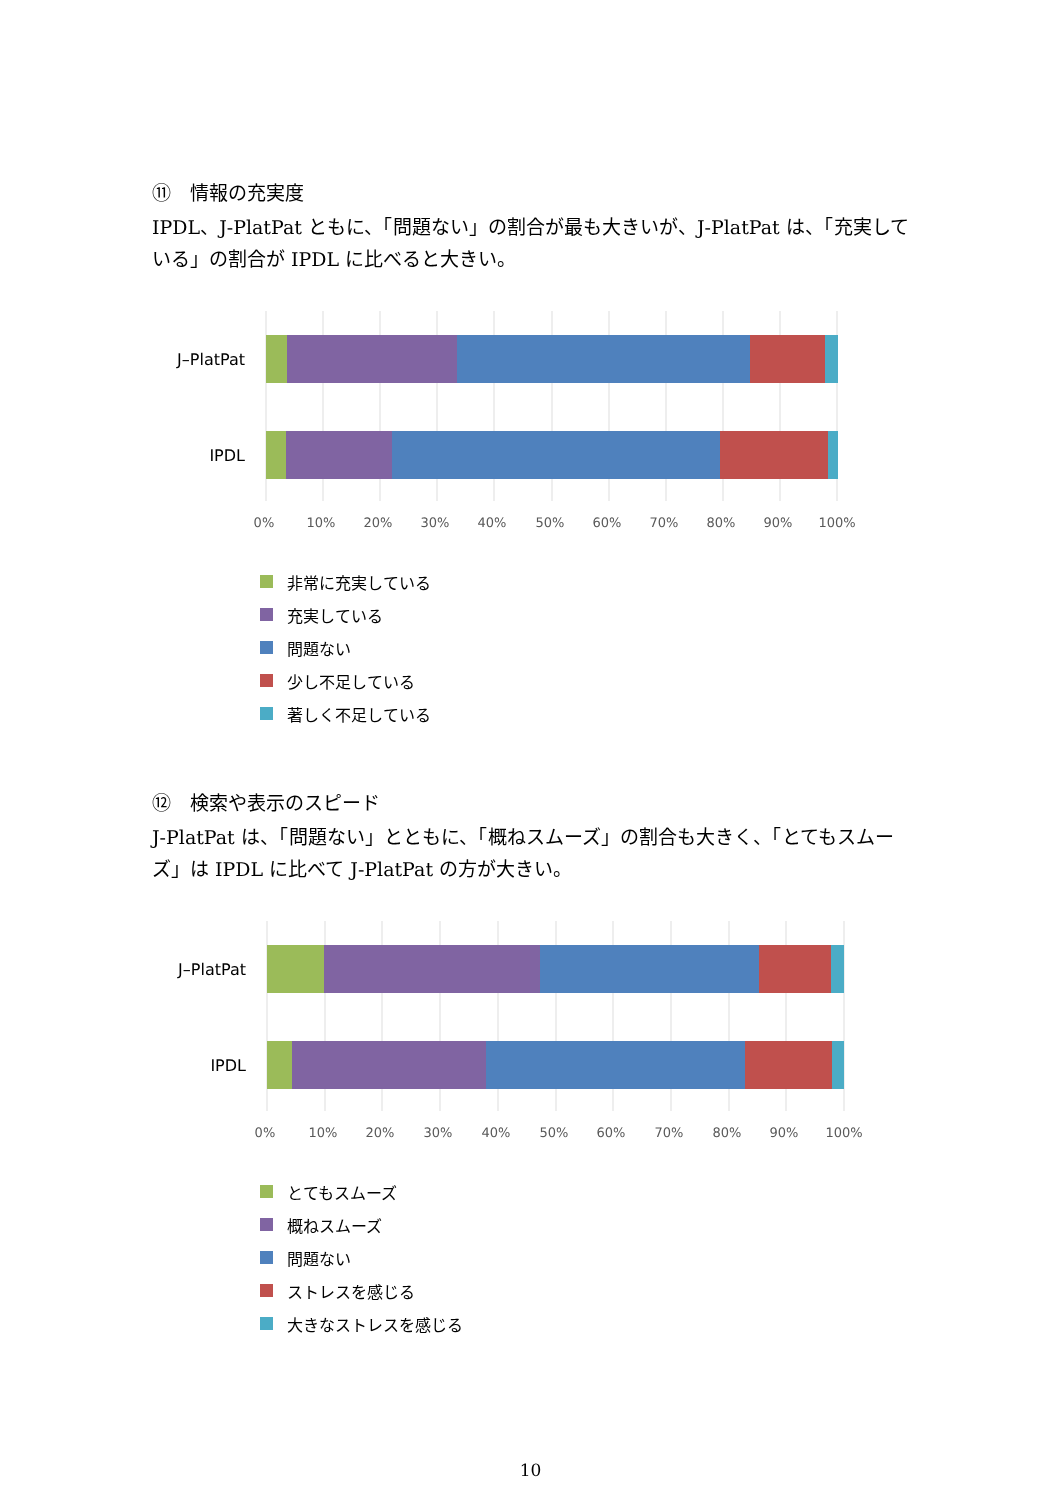⑪　情報の充実度
IPDL、J-PlatPat ともに、「問題ない」の割合が最も大きいが、J-PlatPat は、「充実している」の割合が IPDL に比べると大きい。
J–PlatPat
IPDL
0% 10% 20% 30% 40% 50% 60% 70% 80% 90% 100%
非常に充実している
充実している
問題ない
少し不足している
著しく不足している
⑫　検索や表示のスピード
J-PlatPat は、「問題ない」とともに、「概ねスムーズ」の割合も大きく、「とてもスムーズ」は IPDL に比べて J-PlatPat の方が大きい。
J–PlatPat
IPDL
0% 10% 20% 30% 40% 50% 60% 70% 80% 90% 100%
とてもスムーズ
概ねスムーズ
問題ない
ストレスを感じる
大きなストレスを感じる
10